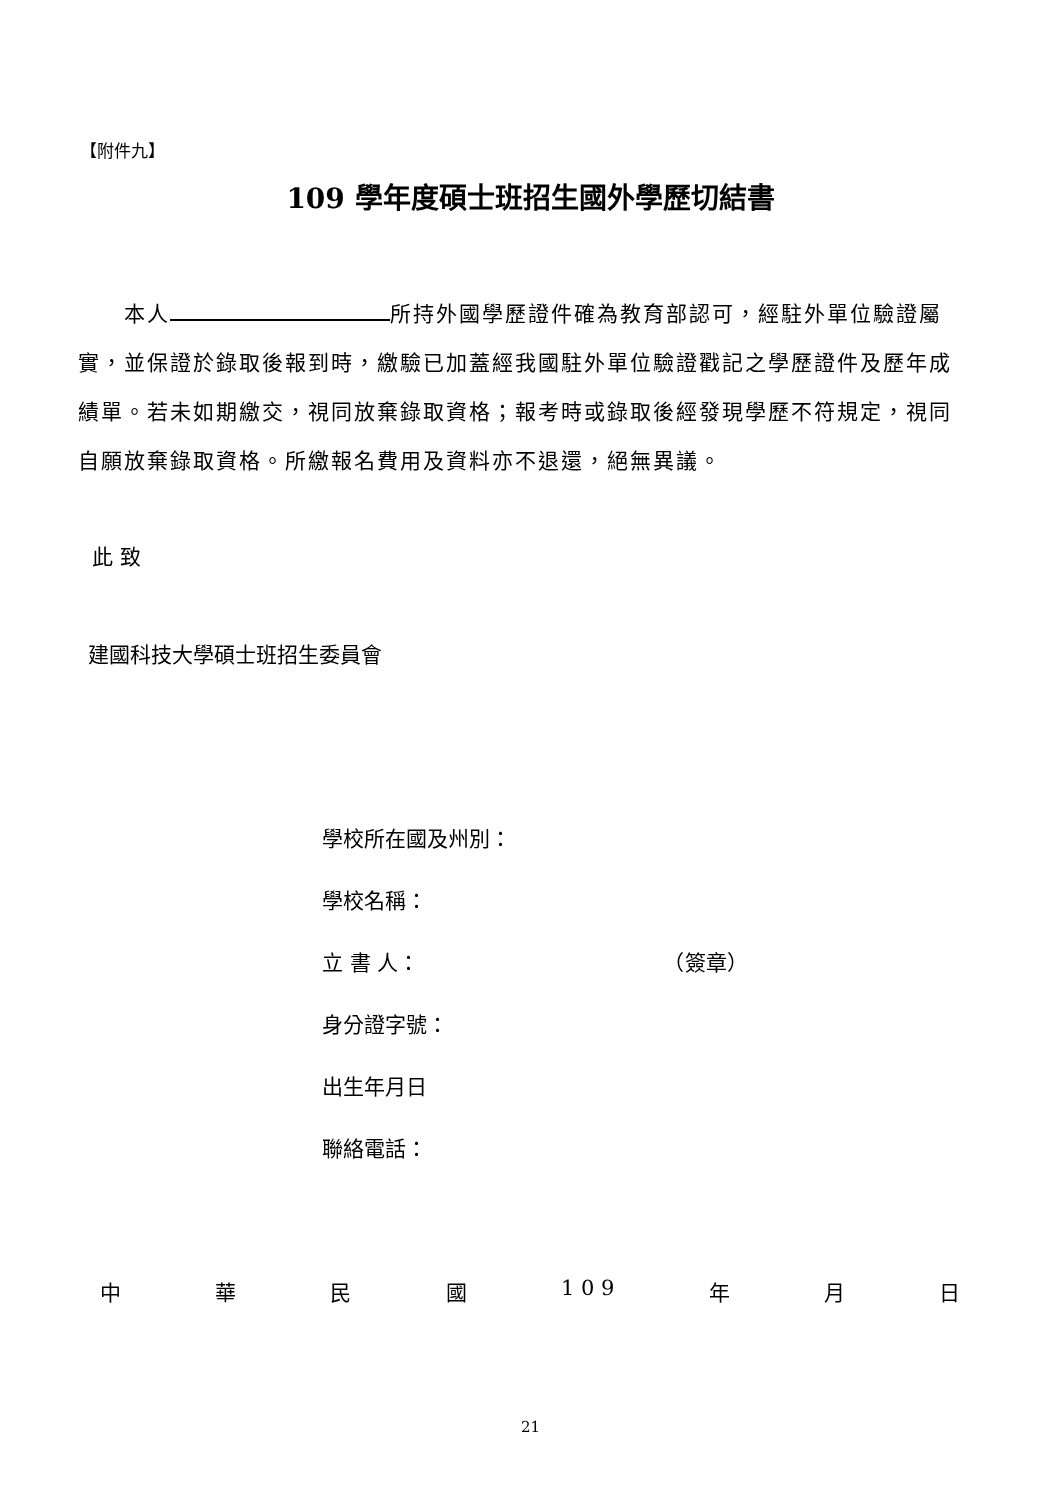【附件九】
109 學年度碩士班招生國外學歷切結書
　　本人 所持外國學歷證件確為教育部認可，經駐外單位驗證屬實，並保證於錄取後報到時，繳驗已加蓋經我國駐外單位驗證戳記之學歷證件及歷年成績單。若未如期繳交，視同放棄錄取資格；報考時或錄取後經發現學歷不符規定，視同自願放棄錄取資格。所繳報名費用及資料亦不退還，絕無異議。
此 致
建國科技大學碩士班招生委員會
學校所在國及州別：
學校名稱：
立 書 人： （簽章）
身分證字號：
出生年月日
聯絡電話：
中 華 民 國 1 0 9 年 月 日
21